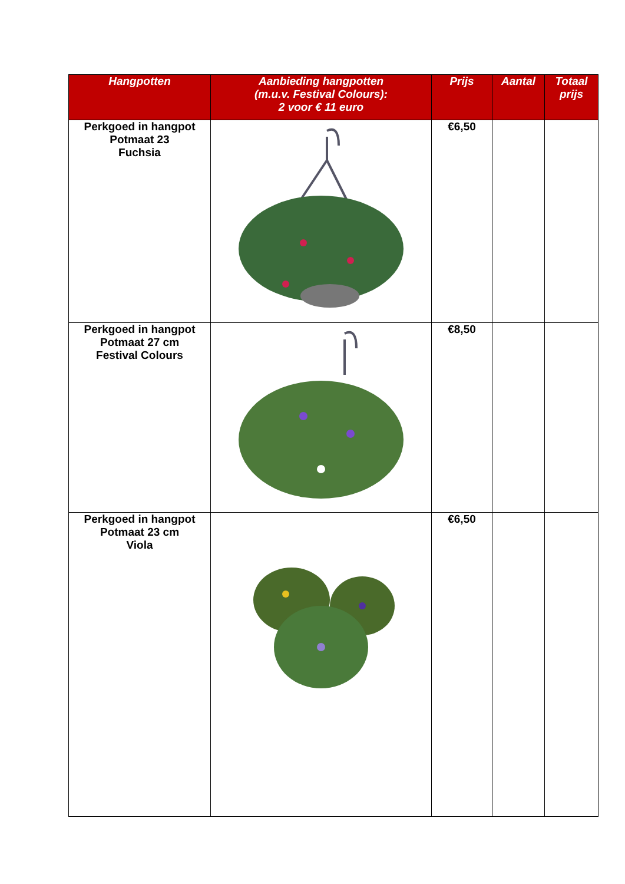| Hangpotten | Aanbieding hangpotten (m.u.v. Festival Colours): 2 voor € 11 euro | Prijs | Aantal | Totaal prijs |
| --- | --- | --- | --- | --- |
| Perkgoed in hangpot Potmaat 23 Fuchsia | | €6,50 | | |
| Perkgoed in hangpot Potmaat 27 cm Festival Colours | | €8,50 | | |
| Perkgoed in hangpot Potmaat 23 cm Viola | | €6,50 | | |